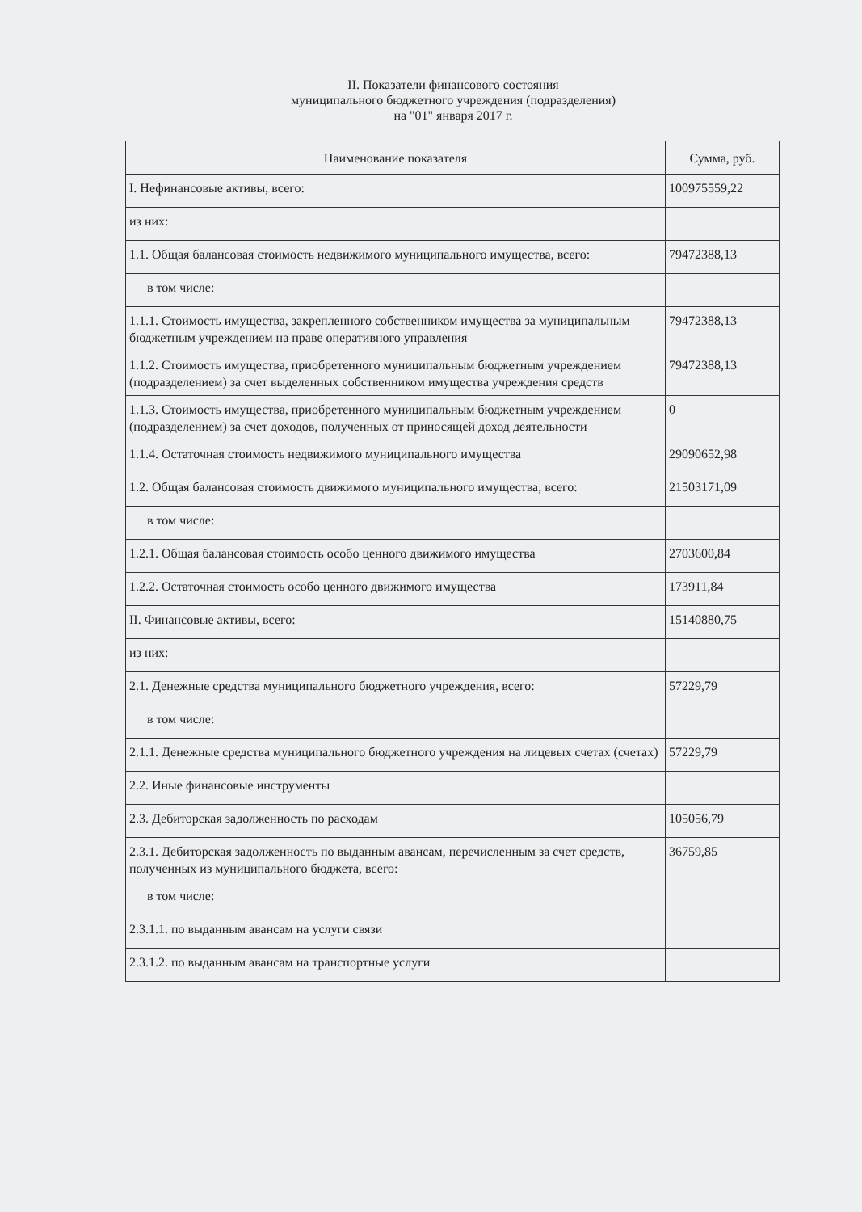II. Показатели финансового состояния
муниципального бюджетного учреждения (подразделения)
на "01" января 2017 г.
| Наименование показателя | Сумма, руб. |
| --- | --- |
| I. Нефинансовые активы, всего: | 100975559,22 |
| из них: | |
| 1.1. Общая балансовая стоимость недвижимого муниципального имущества, всего: | 79472388,13 |
| в том числе: | |
| 1.1.1. Стоимость имущества, закрепленного собственником имущества за муниципальным бюджетным учреждением на праве оперативного управления | 79472388,13 |
| 1.1.2. Стоимость имущества, приобретенного муниципальным бюджетным учреждением (подразделением) за счет выделенных собственником имущества учреждения средств | 79472388,13 |
| 1.1.3. Стоимость имущества, приобретенного муниципальным бюджетным учреждением (подразделением) за счет доходов, полученных от приносящей доход деятельности | 0 |
| 1.1.4. Остаточная стоимость недвижимого муниципального имущества | 29090652,98 |
| 1.2. Общая балансовая стоимость движимого муниципального имущества, всего: | 21503171,09 |
| в том числе: | |
| 1.2.1. Общая балансовая стоимость особо ценного движимого имущества | 2703600,84 |
| 1.2.2. Остаточная стоимость особо ценного движимого имущества | 173911,84 |
| II. Финансовые активы, всего: | 15140880,75 |
| из них: | |
| 2.1. Денежные средства муниципального бюджетного учреждения, всего: | 57229,79 |
| в том числе: | |
| 2.1.1. Денежные средства муниципального бюджетного учреждения на лицевых счетах (счетах) | 57229,79 |
| 2.2. Иные финансовые инструменты | |
| 2.3. Дебиторская задолженность по расходам | 105056,79 |
| 2.3.1. Дебиторская задолженность по выданным авансам, перечисленным за счет средств, полученных из муниципального бюджета, всего: | 36759,85 |
| в том числе: | |
| 2.3.1.1. по выданным авансам на услуги связи | |
| 2.3.1.2. по выданным авансам на транспортные услуги | |